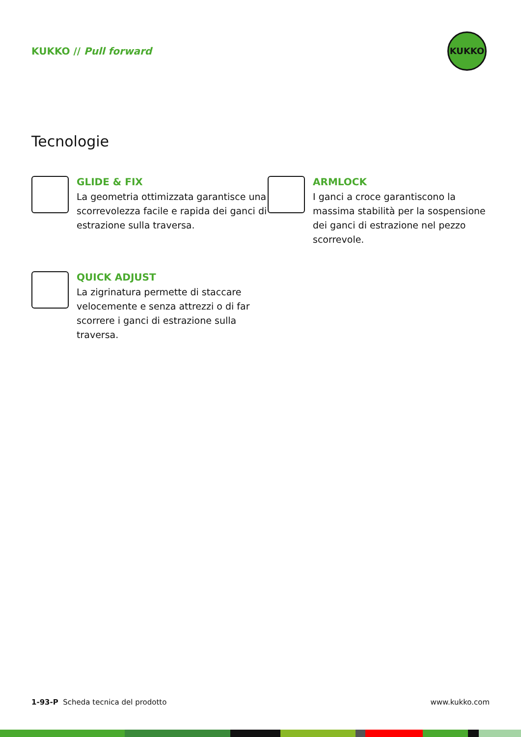KUKKO // Pull forward
KUKKO
Tecnologie
GLIDE & FIX
La geometria ottimizzata garantisce una scorrevolezza facile e rapida dei ganci di estrazione sulla traversa.
ARMLOCK
I ganci a croce garantiscono la massima stabilità per la sospensione dei ganci di estrazione nel pezzo scorrevole.
QUICK ADJUST
La zigrinatura permette di staccare velocemente e senza attrezzi o di far scorrere i ganci di estrazione sulla traversa.
1-93-P Scheda tecnica del prodotto www.kukko.com